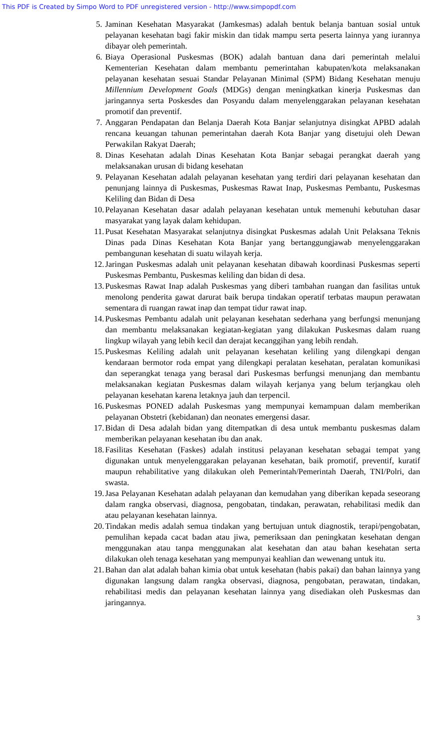This PDF is Created by Simpo Word to PDF unregistered version - http://www.simpopdf.com
5. Jaminan Kesehatan Masyarakat (Jamkesmas) adalah bentuk belanja bantuan sosial untuk pelayanan kesehatan bagi fakir miskin dan tidak mampu serta peserta lainnya yang iurannya dibayar oleh pemerintah.
6. Biaya Operasional Puskesmas (BOK) adalah bantuan dana dari pemerintah melalui Kementerian Kesehatan dalam membantu pemerintahan kabupaten/kota melaksanakan pelayanan kesehatan sesuai Standar Pelayanan Minimal (SPM) Bidang Kesehatan menuju Millennium Development Goals (MDGs) dengan meningkatkan kinerja Puskesmas dan jaringannya serta Poskesdes dan Posyandu dalam menyelenggarakan pelayanan kesehatan promotif dan preventif.
7. Anggaran Pendapatan dan Belanja Daerah Kota Banjar selanjutnya disingkat APBD adalah rencana keuangan tahunan pemerintahan daerah Kota Banjar yang disetujui oleh Dewan Perwakilan Rakyat Daerah;
8. Dinas Kesehatan adalah Dinas Kesehatan Kota Banjar sebagai perangkat daerah yang melaksanakan urusan di bidang kesehatan
9. Pelayanan Kesehatan adalah pelayanan kesehatan yang terdiri dari pelayanan kesehatan dan penunjang lainnya di Puskesmas, Puskesmas Rawat Inap, Puskesmas Pembantu, Puskesmas Keliling dan Bidan di Desa
10.
Pelayanan Kesehatan dasar adalah pelayanan kesehatan untuk memenuhi kebutuhan dasar masyarakat yang layak dalam kehidupan.
11.
Pusat Kesehatan Masyarakat selanjutnya disingkat Puskesmas adalah Unit Pelaksana Teknis Dinas pada Dinas Kesehatan Kota Banjar yang bertanggungjawab menyelenggarakan pembangunan kesehatan di suatu wilayah kerja.
12.
Jaringan Puskesmas adalah unit pelayanan kesehatan dibawah koordinasi Puskesmas seperti Puskesmas Pembantu, Puskesmas keliling dan bidan di desa.
13.
Puskesmas Rawat Inap adalah Puskesmas yang diberi tambahan ruangan dan fasilitas untuk menolong penderita gawat darurat baik berupa tindakan operatif terbatas maupun perawatan sementara di ruangan rawat inap dan tempat tidur rawat inap.
14.
Puskesmas Pembantu adalah unit pelayanan kesehatan sederhana yang berfungsi menunjang dan membantu melaksanakan kegiatan-kegiatan yang dilakukan Puskesmas dalam ruang lingkup wilayah yang lebih kecil dan derajat kecanggihan yang lebih rendah.
15.
Puskesmas Keliling adalah unit pelayanan kesehatan keliling yang dilengkapi dengan kendaraan bermotor roda empat yang dilengkapi peralatan kesehatan, peralatan komunikasi dan seperangkat tenaga yang berasal dari Puskesmas berfungsi menunjang dan membantu melaksanakan kegiatan Puskesmas dalam wilayah kerjanya yang belum terjangkau oleh pelayanan kesehatan karena letaknya jauh dan terpencil.
16.
Puskesmas PONED adalah Puskesmas yang mempunyai kemampuan dalam memberikan pelayanan Obstetri (kebidanan) dan neonates emergensi dasar.
17.
Bidan di Desa adalah bidan yang ditempatkan di desa untuk membantu puskesmas dalam memberikan pelayanan kesehatan ibu dan anak.
18.
Fasilitas Kesehatan (Faskes) adalah institusi pelayanan kesehatan sebagai tempat yang digunakan untuk menyelenggarakan pelayanan kesehatan, baik promotif, preventif, kuratif maupun rehabilitative yang dilakukan oleh Pemerintah/Pemerintah Daerah, TNI/Polri, dan swasta.
19.
Jasa Pelayanan Kesehatan adalah pelayanan dan kemudahan yang diberikan kepada seseorang dalam rangka observasi, diagnosa, pengobatan, tindakan, perawatan, rehabilitasi medik dan atau pelayanan kesehatan lainnya.
20.
Tindakan medis adalah semua tindakan yang bertujuan untuk diagnostik, terapi/pengobatan, pemulihan kepada cacat badan atau jiwa, pemeriksaan dan peningkatan kesehatan dengan menggunakan atau tanpa menggunakan alat kesehatan dan atau bahan kesehatan serta dilakukan oleh tenaga kesehatan yang mempunyai keahlian dan wewenang untuk itu.
21.
Bahan dan alat adalah bahan kimia obat untuk kesehatan (habis pakai) dan bahan lainnya yang digunakan langsung dalam rangka observasi, diagnosa, pengobatan, perawatan, tindakan, rehabilitasi medis dan pelayanan kesehatan lainnya yang disediakan oleh Puskesmas dan jaringannya.
3